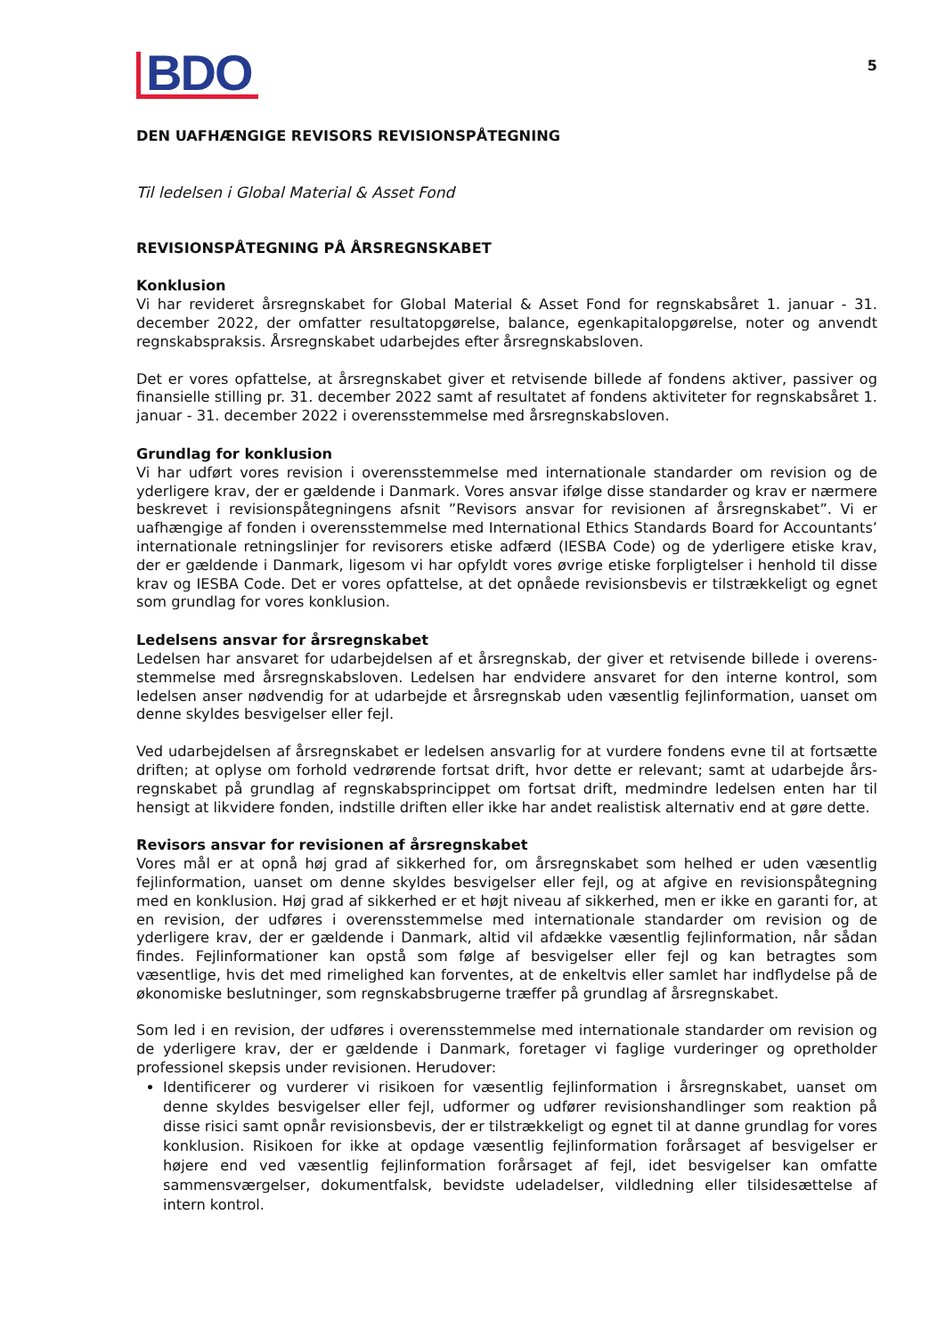BDO
5
DEN UAFHÆNGIGE REVISORS REVISIONSPÅTEGNING
Til ledelsen i Global Material & Asset Fond
REVISIONSPÅTEGNING PÅ ÅRSREGNSKABET
Konklusion
Vi har revideret årsregnskabet for Global Material & Asset Fond for regnskabsåret 1. januar - 31. december 2022, der omfatter resultatopgørelse, balance, egenkapitalopgørelse, noter og anvendt regnskabspraksis. Årsregnskabet udarbejdes efter årsregnskabsloven.
Det er vores opfattelse, at årsregnskabet giver et retvisende billede af fondens aktiver, passiver og finansielle stilling pr. 31. december 2022 samt af resultatet af fondens aktiviteter for regnskabsåret 1. januar - 31. december 2022 i overensstemmelse med årsregnskabsloven.
Grundlag for konklusion
Vi har udført vores revision i overensstemmelse med internationale standarder om revision og de yderligere krav, der er gældende i Danmark. Vores ansvar ifølge disse standarder og krav er nærmere beskrevet i revisionspåtegningens afsnit ”Revisors ansvar for revisionen af årsregnskabet”. Vi er uafhængige af fonden i overensstemmelse med International Ethics Standards Board for Accountants’ internationale retningslinjer for revisorers etiske adfærd (IESBA Code) og de yderligere etiske krav, der er gældende i Danmark, ligesom vi har opfyldt vores øvrige etiske forpligtelser i henhold til disse krav og IESBA Code. Det er vores opfattelse, at det opnåede revisionsbevis er tilstrækkeligt og egnet som grundlag for vores konklusion.
Ledelsens ansvar for årsregnskabet
Ledelsen har ansvaret for udarbejdelsen af et årsregnskab, der giver et retvisende billede i overens­stemmelse med årsregnskabsloven. Ledelsen har endvidere ansvaret for den interne kontrol, som ledelsen anser nødvendig for at udarbejde et årsregnskab uden væsentlig fejlinformation, uanset om denne skyldes besvigelser eller fejl.
Ved udarbejdelsen af årsregnskabet er ledelsen ansvarlig for at vurdere fondens evne til at fortsætte driften; at oplyse om forhold vedrørende fortsat drift, hvor dette er relevant; samt at udarbejde års­regnskabet på grundlag af regnskabsprincippet om fortsat drift, medmindre ledelsen enten har til hensigt at likvidere fonden, indstille driften eller ikke har andet realistisk alternativ end at gøre dette.
Revisors ansvar for revisionen af årsregnskabet
Vores mål er at opnå høj grad af sikkerhed for, om årsregnskabet som helhed er uden væsentlig fejlinformation, uanset om denne skyldes besvigelser eller fejl, og at afgive en revisionspåtegning med en konklusion. Høj grad af sikkerhed er et højt niveau af sikkerhed, men er ikke en garanti for, at en revision, der udføres i overensstemmelse med internationale standarder om revision og de yderligere krav, der er gældende i Danmark, altid vil afdække væsentlig fejlinformation, når sådan findes. Fejlinformationer kan opstå som følge af besvigelser eller fejl og kan betragtes som væsentlige, hvis det med rimelighed kan forventes, at de enkeltvis eller samlet har indflydelse på de økonomiske beslutninger, som regnskabsbrugerne træffer på grundlag af årsregnskabet.
Som led i en revision, der udføres i overensstemmelse med internationale standarder om revision og de yderligere krav, der er gældende i Danmark, foretager vi faglige vurderinger og opretholder professionel skepsis under revisionen. Herudover:
Identificerer og vurderer vi risikoen for væsentlig fejlinformation i årsregnskabet, uanset om denne skyldes besvigelser eller fejl, udformer og udfører revisionshandlinger som reaktion på disse risici samt opnår revisionsbevis, der er tilstrækkeligt og egnet til at danne grundlag for vores konklusion. Risikoen for ikke at opdage væsentlig fejlinformation forårsaget af besvigelser er højere end ved væsentlig fejlinformation forårsaget af fejl, idet besvigelser kan omfatte sammensværgelser, dokumentfalsk, bevidste udeladelser, vildledning eller tilsidesættelse af intern kontrol.